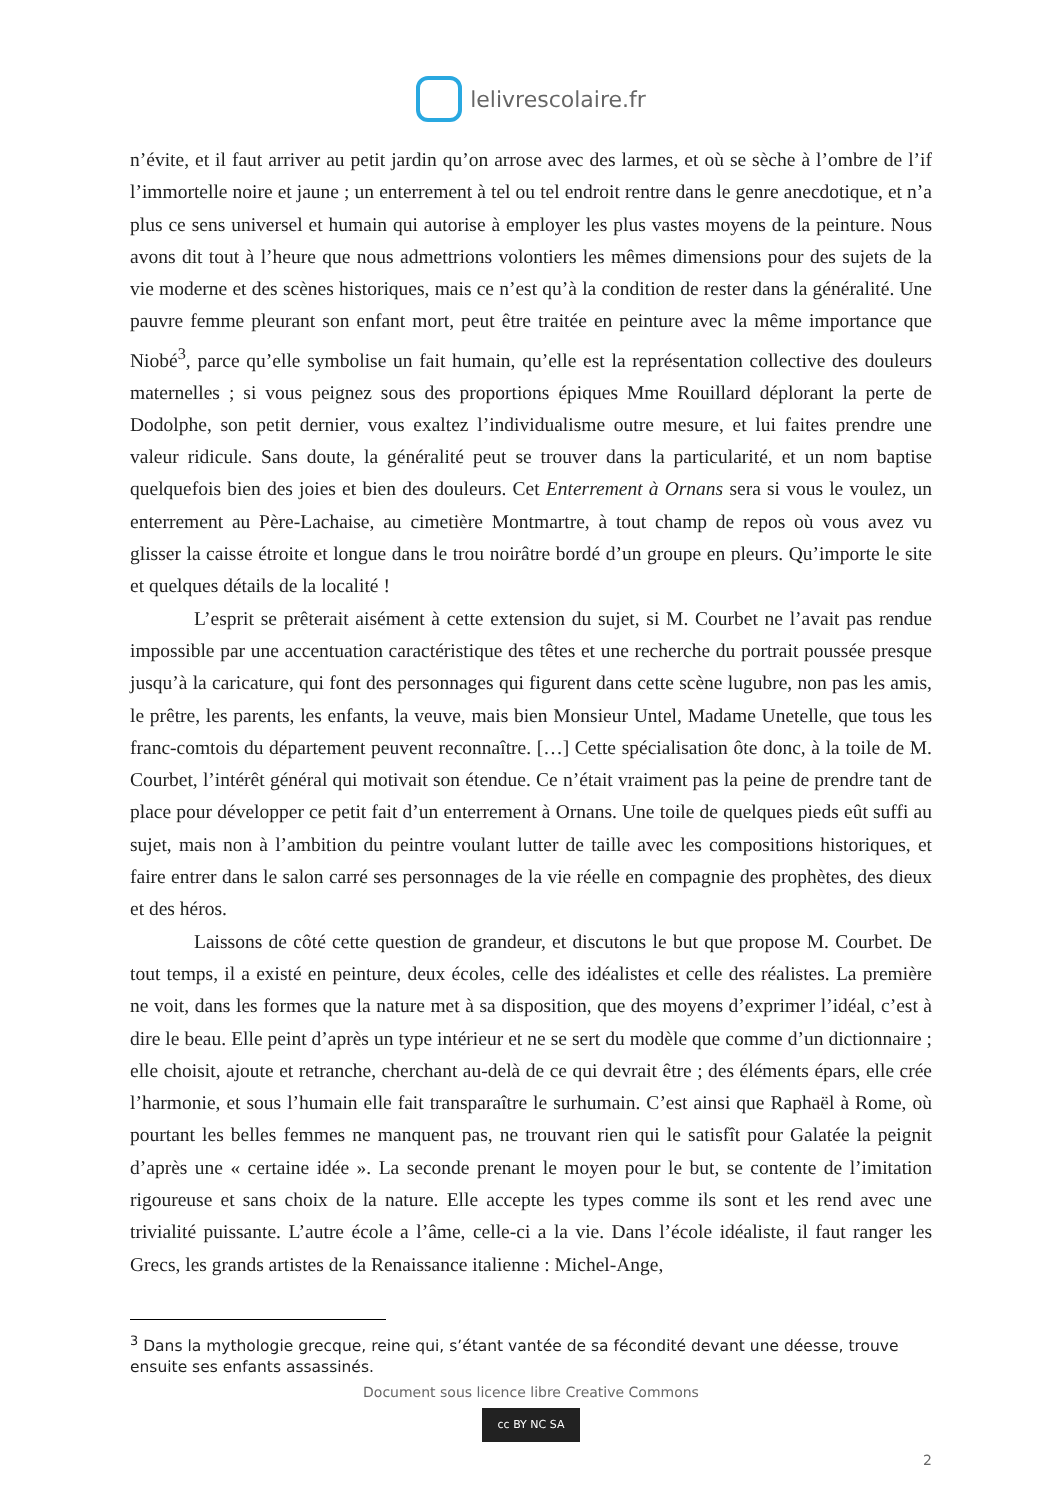lelivrescolaire.fr
n’évite, et il faut arriver au petit jardin qu’on arrose avec des larmes, et où se sèche à l’ombre de l’if l’immortelle noire et jaune ; un enterrement à tel ou tel endroit rentre dans le genre anecdotique, et n’a plus ce sens universel et humain qui autorise à employer les plus vastes moyens de la peinture. Nous avons dit tout à l’heure que nous admettrions volontiers les mêmes dimensions pour des sujets de la vie moderne et des scènes historiques, mais ce n’est qu’à la condition de rester dans la généralité. Une pauvre femme pleurant son enfant mort, peut être traitée en peinture avec la même importance que Niobé<sup>3</sup>, parce qu’elle symbolise un fait humain, qu’elle est la représentation collective des douleurs maternelles ; si vous peignez sous des proportions épiques Mme Rouillard déplorant la perte de Dodolphe, son petit dernier, vous exaltez l’individualisme outre mesure, et lui faites prendre une valeur ridicule. Sans doute, la généralité peut se trouver dans la particularité, et un nom baptise quelquefois bien des joies et bien des douleurs. Cet Enterrement à Ornans sera si vous le voulez, un enterrement au Père-Lachaise, au cimetière Montmartre, à tout champ de repos où vous avez vu glisser la caisse étroite et longue dans le trou noirâtre bordé d’un groupe en pleurs. Qu’importe le site et quelques détails de la localité !
L’esprit se prêterait aisément à cette extension du sujet, si M. Courbet ne l’avait pas rendue impossible par une accentuation caractéristique des têtes et une recherche du portrait poussée presque jusqu’à la caricature, qui font des personnages qui figurent dans cette scène lugubre, non pas les amis, le prêtre, les parents, les enfants, la veuve, mais bien Monsieur Untel, Madame Unetelle, que tous les franc-comtois du département peuvent reconnaître. […] Cette spécialisation ôte donc, à la toile de M. Courbet, l’intérêt général qui motivait son étendue. Ce n’était vraiment pas la peine de prendre tant de place pour développer ce petit fait d’un enterrement à Ornans. Une toile de quelques pieds eût suffi au sujet, mais non à l’ambition du peintre voulant lutter de taille avec les compositions historiques, et faire entrer dans le salon carré ses personnages de la vie réelle en compagnie des prophètes, des dieux et des héros.
Laissons de côté cette question de grandeur, et discutons le but que propose M. Courbet. De tout temps, il a existé en peinture, deux écoles, celle des idéalistes et celle des réalistes. La première ne voit, dans les formes que la nature met à sa disposition, que des moyens d’exprimer l’idéal, c’est à dire le beau. Elle peint d’après un type intérieur et ne se sert du modèle que comme d’un dictionnaire ; elle choisit, ajoute et retranche, cherchant au-delà de ce qui devrait être ; des éléments épars, elle crée l’harmonie, et sous l’humain elle fait transparaître le surhumain. C’est ainsi que Raphaël à Rome, où pourtant les belles femmes ne manquent pas, ne trouvant rien qui le satisfît pour Galatée la peignit d’après une « certaine idée ». La seconde prenant le moyen pour le but, se contente de l’imitation rigoureuse et sans choix de la nature. Elle accepte les types comme ils sont et les rend avec une trivialité puissante. L’autre école a l’âme, celle-ci a la vie. Dans l’école idéaliste, il faut ranger les Grecs, les grands artistes de la Renaissance italienne : Michel-Ange,
<sup>3</sup> Dans la mythologie grecque, reine qui, s’étant vantée de sa fécondité devant une déesse, trouve ensuite ses enfants assassinés.
Document sous licence libre Creative Commons
cc BY NC SA
2